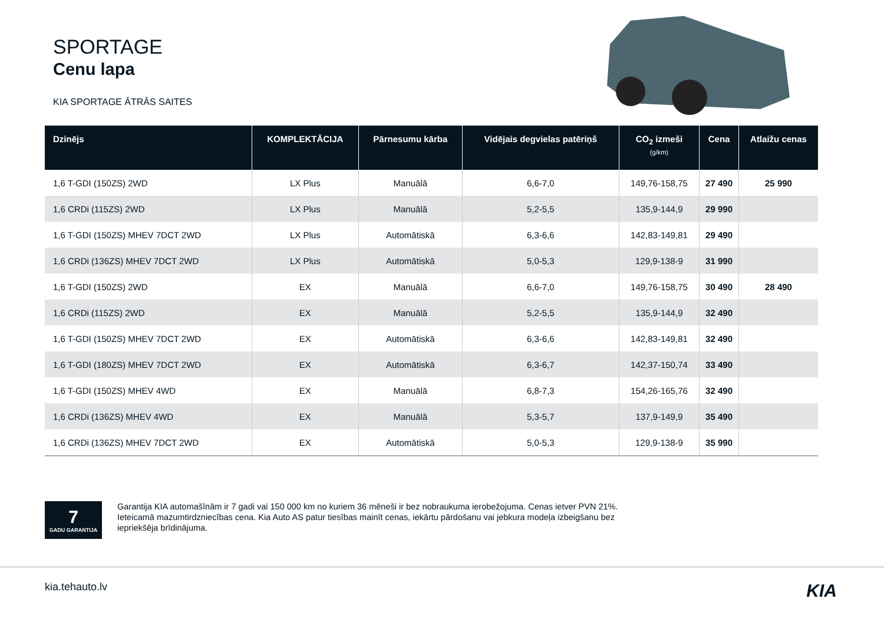SPORTAGE
Cenu lapa
KIA SPORTAGE ĀTRĀS SAITES
| Dzinējs | KOMPLEKTĀCIJA | Pārnesumu kārba | Vidējais degvielas patēriņš | CO<sub>2</sub> izmeši (g/km) | Cena | Atlaižu cenas |
| --- | --- | --- | --- | --- | --- | --- |
| 1,6 T-GDI (150ZS) 2WD | LX Plus | Manuālā | 6,6-7,0 | 149,76-158,75 | 27 490 | 25 990 |
| 1,6 CRDi (115ZS) 2WD | LX Plus | Manuālā | 5,2-5,5 | 135,9-144,9 | 29 990 | |
| 1,6 T-GDI (150ZS) MHEV 7DCT 2WD | LX Plus | Automātiskā | 6,3-6,6 | 142,83-149,81 | 29 490 | |
| 1,6 CRDi (136ZS) MHEV 7DCT 2WD | LX Plus | Automātiskā | 5,0-5,3 | 129,9-138-9 | 31 990 | |
| 1,6 T-GDI (150ZS) 2WD | EX | Manuālā | 6,6-7,0 | 149,76-158,75 | 30 490 | 28 490 |
| 1,6 CRDi (115ZS) 2WD | EX | Manuālā | 5,2-5,5 | 135,9-144,9 | 32 490 | |
| 1,6 T-GDI (150ZS) MHEV 7DCT 2WD | EX | Automātiskā | 6,3-6,6 | 142,83-149,81 | 32 490 | |
| 1,6 T-GDI (180ZS) MHEV 7DCT 2WD | EX | Automātiskā | 6,3-6,7 | 142,37-150,74 | 33 490 | |
| 1,6 T-GDI (150ZS) MHEV 4WD | EX | Manuālā | 6,8-7,3 | 154,26-165,76 | 32 490 | |
| 1,6 CRDi (136ZS) MHEV 4WD | EX | Manuālā | 5,3-5,7 | 137,9-149,9 | 35 490 | |
| 1,6 CRDi (136ZS) MHEV 7DCT 2WD | EX | Automātiskā | 5,0-5,3 | 129,9-138-9 | 35 990 | |
7
GADU GARANTIJA
Garantija KIA automašīnām ir 7 gadi vai 150 000 km no kuriem 36 mēneši ir bez nobraukuma ierobežojuma. Cenas ietver PVN 21%. Ieteicamā mazumtirdzniecības cena. Kia Auto AS patur tiesības mainīt cenas, iekārtu pārdošanu vai jebkura modeļa izbeigšanu bez iepriekšēja brīdinājuma.
kia.tehauto.lv KIA